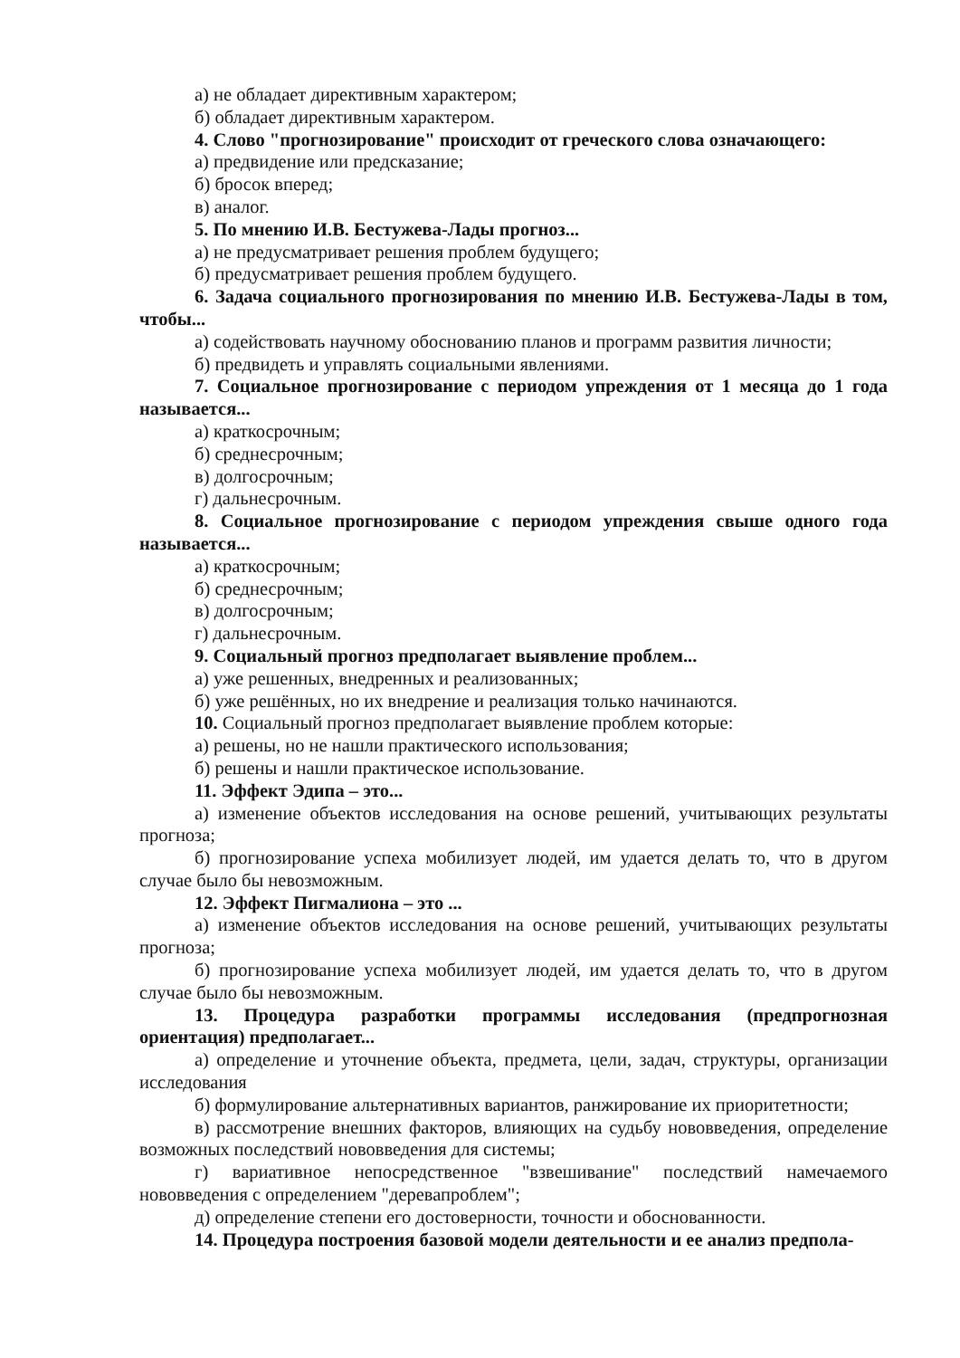а) не обладает директивным характером;
б) обладает директивным характером.
4. Слово "прогнозирование" происходит от греческого слова означающего:
а) предвидение или предсказание;
б) бросок вперед;
в) аналог.
5. По мнению И.В. Бестужева-Лады прогноз...
а) не предусматривает решения проблем будущего;
б) предусматривает решения проблем будущего.
6. Задача социального прогнозирования по мнению И.В. Бестужева-Лады в том, чтобы...
а) содействовать научному обоснованию планов и программ развития личности;
б) предвидеть и управлять социальными явлениями.
7. Социальное прогнозирование с периодом упреждения от 1 месяца до 1 года называется...
а) краткосрочным;
б) среднесрочным;
в) долгосрочным;
г) дальнесрочным.
8. Социальное прогнозирование с периодом упреждения свыше одного года называется...
а) краткосрочным;
б) среднесрочным;
в) долгосрочным;
г) дальнесрочным.
9. Социальный прогноз предполагает выявление проблем...
а) уже решенных, внедренных и реализованных;
б) уже решённых, но их внедрение и реализация только начинаются.
10. Социальный прогноз предполагает выявление проблем которые:
а) решены, но не нашли практического использования;
б) решены и нашли практическое использование.
11. Эффект Эдипа – это...
а) изменение объектов исследования на основе решений, учитывающих результаты прогноза;
б) прогнозирование успеха мобилизует людей, им удается делать то, что в другом случае было бы невозможным.
12. Эффект Пигмалиона – это ...
а) изменение объектов исследования на основе решений, учитывающих результаты прогноза;
б) прогнозирование успеха мобилизует людей, им удается делать то, что в другом случае было бы невозможным.
13. Процедура разработки программы исследования (предпрогнозная ориентация) предполагает...
а) определение и уточнение объекта, предмета, цели, задач, структуры, организации исследования
б) формулирование альтернативных вариантов, ранжирование их приоритетности;
в) рассмотрение внешних факторов, влияющих на судьбу нововведения, определение возможных последствий нововведения для системы;
г) вариативное непосредственное "взвешивание" последствий намечаемого нововведения с определением "деревапроблем";
д) определение степени его достоверности, точности и обоснованности.
14. Процедура построения базовой модели деятельности и ее анализ предпола-